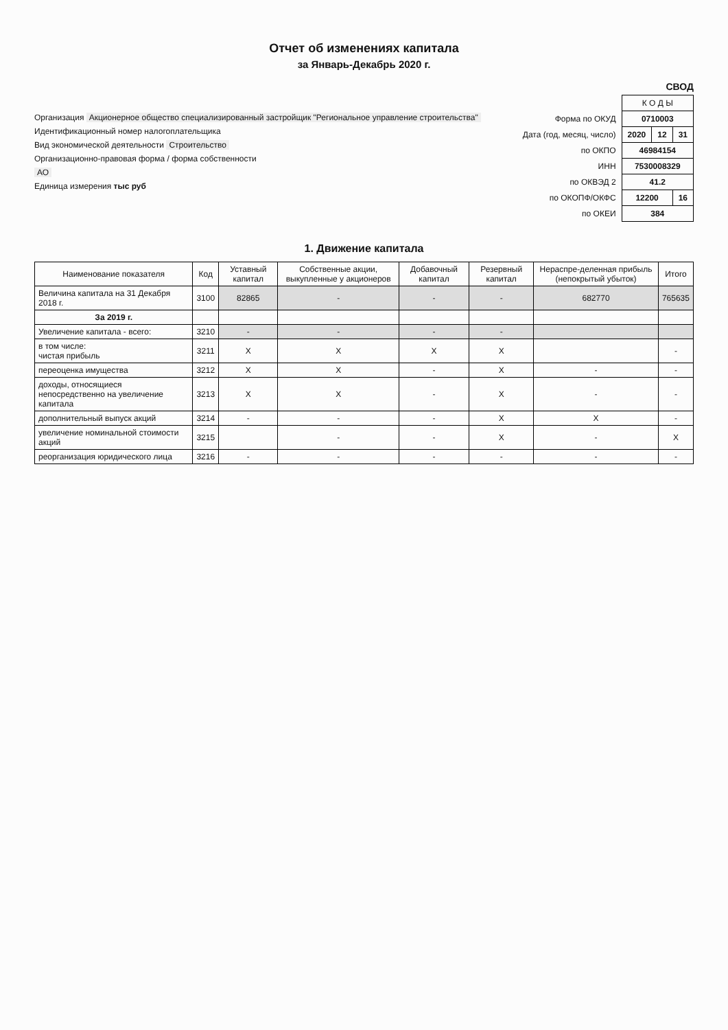Отчет об изменениях капитала
за Январь-Декабрь 2020 г.
СВОД
Организация Акционерное общество специализированный застройщик "Региональное управление строительства"
Идентификационный номер налогоплательщика
Вид экономической деятельности Строительство
Организационно-правовая форма / форма собственности
АО
Единица измерения тыс руб
| | К О Д Ы | | |
| Форма по ОКУД | 0710003 | | |
| Дата (год, месяц, число) | 2020 | 12 | 31 |
| по ОКПО | 46984154 | | |
| ИНН | 7530008329 | | |
| по ОКВЭД 2 | 41.2 | | |
| по ОКОПФ/ОКФС | 12200 | | 16 |
| по ОКЕИ | 384 | | |
1. Движение капитала
| Наименование показателя | Код | Уставный капитал | Собственные акции, выкупленные у акционеров | Добавочный капитал | Резервный капитал | Нераспре-деленная прибыль (непокрытый убыток) | Итого |
| --- | --- | --- | --- | --- | --- | --- | --- |
| Величина капитала на 31 Декабря 2018 г. | 3100 | 82865 | - | - | - | 682770 | 765635 |
| За 2019 г. | | | | | | | |
| Увеличение капитала - всего: | 3210 | - | - | - | - | | |
| в том числе: чистая прибыль | 3211 | X | X | X | X | | - |
| переоценка имущества | 3212 | X | X | - | X | - | - |
| доходы, относящиеся непосредственно на увеличение капитала | 3213 | X | X | - | X | - | - |
| дополнительный выпуск акций | 3214 | - | - | - | X | X | - |
| увеличение номинальной стоимости акций | 3215 | | - | - | X | - | X |
| реорганизация юридического лица | 3216 | - | - | - | - | - | - |